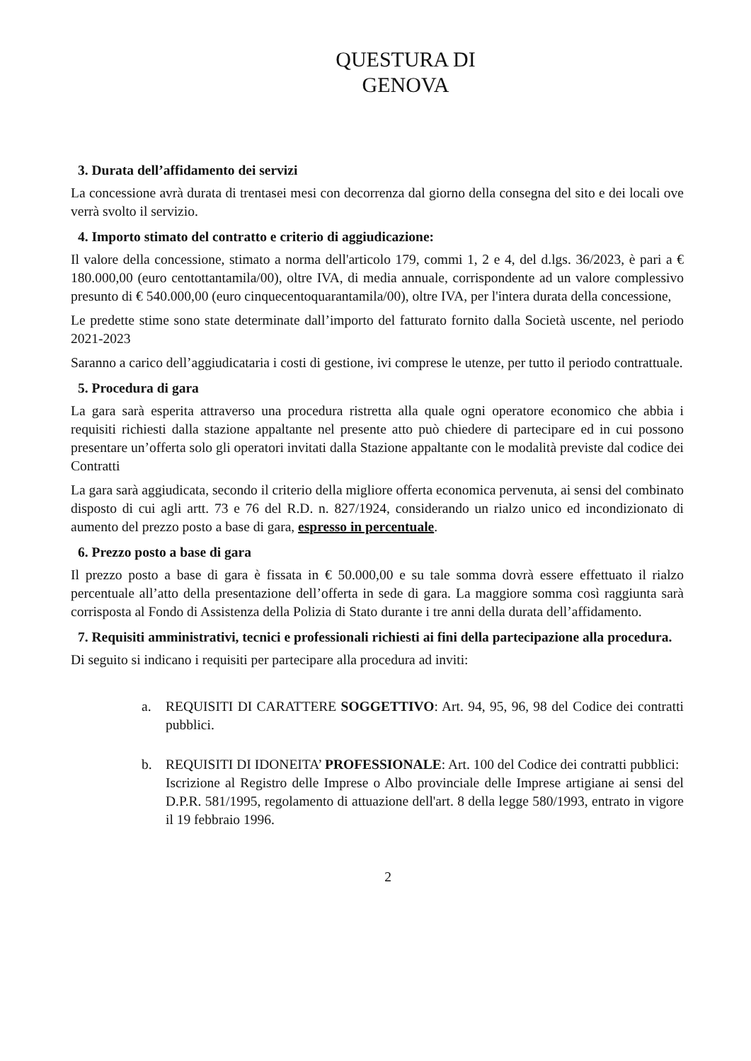QUESTURA DI
GENOVA
3. Durata dell’affidamento dei servizi
La concessione avrà durata di trentasei mesi con decorrenza dal giorno della consegna del sito e dei locali ove verrà svolto il servizio.
4. Importo stimato del contratto e criterio di aggiudicazione:
Il valore della concessione, stimato a norma dell'articolo 179, commi 1, 2 e 4, del d.lgs. 36/2023, è pari a € 180.000,00 (euro centottantamila/00), oltre IVA, di media annuale, corrispondente ad un valore complessivo presunto di € 540.000,00 (euro cinquecentoquarantamila/00), oltre IVA, per l'intera durata della concessione,
Le predette stime sono state determinate dall’importo del fatturato fornito dalla Società uscente, nel periodo 2021-2023
Saranno a carico dell’aggiudicataria i costi di gestione, ivi comprese le utenze, per tutto il periodo contrattuale.
5. Procedura di gara
La gara sarà esperita attraverso una procedura ristretta alla quale ogni operatore economico che abbia i requisiti richiesti dalla stazione appaltante nel presente atto può chiedere di partecipare ed in cui possono presentare un’offerta solo gli operatori invitati dalla Stazione appaltante con le modalità previste dal codice dei Contratti
La gara sarà aggiudicata, secondo il criterio della migliore offerta economica pervenuta, ai sensi del combinato disposto di cui agli artt. 73 e 76 del R.D. n. 827/1924, considerando un rialzo unico ed incondizionato di aumento del prezzo posto a base di gara, espresso in percentuale.
6. Prezzo posto a base di gara
Il prezzo posto a base di gara è fissata in € 50.000,00 e su tale somma dovrà essere effettuato il rialzo percentuale all’atto della presentazione dell’offerta in sede di gara. La maggiore somma così raggiunta sarà corrisposta al Fondo di Assistenza della Polizia di Stato durante i tre anni della durata dell’affidamento.
7. Requisiti amministrativi, tecnici e professionali richiesti ai fini della partecipazione alla procedura.
Di seguito si indicano i requisiti per partecipare alla procedura ad inviti:
a. REQUISITI DI CARATTERE SOGGETTIVO: Art. 94, 95, 96, 98 del Codice dei contratti pubblici.
b. REQUISITI DI IDONEITA’ PROFESSIONALE: Art. 100 del Codice dei contratti pubblici:
Iscrizione al Registro delle Imprese o Albo provinciale delle Imprese artigiane ai sensi del D.P.R. 581/1995, regolamento di attuazione dell'art. 8 della legge 580/1993, entrato in vigore il 19 febbraio 1996.
2